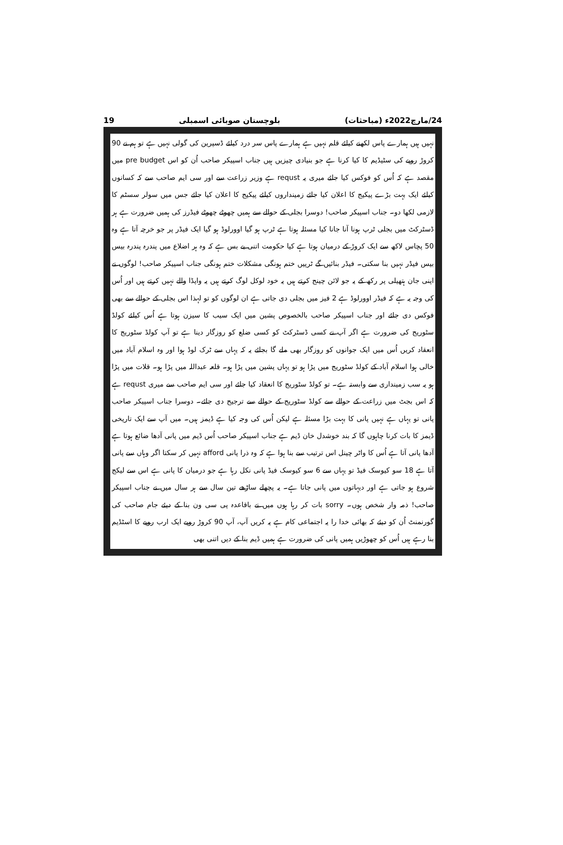24/مارچ2022ء (مباحثات) بلوچستان صوبائی اسمبلی 19
نہیں ہیں ہمارے پاس لکھنے کیلئے قلم نہیں ہے ہمارے پاس سر درد کیلئے ڈسپرین کی گولی نہیں ہے تو ہم نے 90 کروڑ روپے کی سٹیڈیم کا کیا کرنا ہے جو بنیادی چیزیں ہیں جناب اسپیکر صاحب اُن کو اس pre budget میں مقصد ہے کہ اُس کو فوکس کیا جائے میری یہ requst ہے وزیر زراعت سے اور سی ایم صاحب سے کہ کسانوں کیلئے ایک بہت بڑے پیکیج کا اعلان کیا جائے زمینداروں کیلئے پیکیج کا اعلان کیا جائے جس میں سولر سسٹم کا لازمی لکھا دو۔ جناب اسپیکر صاحب! دوسرا بجلی کے حوالے سے ہمیں چھوٹے چھوٹے فیڈرز کی ہمیں ضرورت ہے ہر ڈسٹرکٹ میں بجلی ٹرپ ہونا آنا جانا کیا مسئلہ ہوتا ہے ٹرپ ہو گیا اوورلوڈ ہو گیا ایک فیڈر پر جو خرچہ آتا ہے وہ 50 پچاس لاکھ سے ایک کروڑ کے درمیان ہوتا ہے کیا حکومت اتنی بے بس ہے کہ وہ ہر اضلاع میں پندرہ پندرہ بیس بیس فیڈر نہیں بنا سکتی۔ فیڈر بنائیں گے ٹرپیں ختم ہونگی مشکلات ختم ہونگی جناب اسپیکر صاحب! لوگوں نے اپنی جان ہتھیلی پر رکھ کے یہ جو لائن چینج کرتے ہیں یہ خود لوکل لوگ کرتے ہیں یہ واپڈا والے نہیں کرتے ہیں اور اُس کی وجہ یہ ہے کہ فیڈر اوورلوڈ ہے 2 فیز میں بجلی دی جاتی ہے ان لوگوں کو تو لہذا اس بجلی کے حوالے سے بھی فوکس دی جائے اور جناب اسپیکر صاحب بالخصوص پشین میں ایک سیب کا سیزن ہوتا ہے اُس کیلئے کولڈ سٹوریج کی ضرورت ہے اگر آپ نے کسی ڈسٹرکٹ کو کسی ضلع کو روزگار دینا ہے تو آپ کولڈ سٹوریج کا انعقاد کریں اُس میں ایک جوانوں کو روزگار بھی ملے گا بجائے یہ کہ یہاں سے ٹرک لوڈ ہوا اور وہ اسلام آباد میں خالی ہوا اسلام آباد کے کولڈ سٹوریج میں پڑا ہو تو یہاں پشین میں پڑا ہو۔ قلعہ عبداللہ میں پڑا ہو۔ قلات میں پڑا ہو یہ سب زمینداری سے وابستہ ہے۔ تو کولڈ سٹوریج کا انعقاد کیا جائے اور سی ایم صاحب سے میری requst ہے کہ اس بجٹ میں زراعت کے حوالے سے کولڈ سٹوریج کے حوالے سے ترجیح دی جائے۔ دوسرا جناب اسپیکر صاحب پانی تو یہاں ہے نہیں پانی کا بہت بڑا مسئلہ ہے لیکن اُس کی وجہ کیا ہے ڈیمز ہیں۔ میں آپ سے ایک تاریخی ڈیمز کا بات کرنا چاہوں گا کہ بند خوشدل خان ڈیم ہے جناب اسپیکر صاحب اُس ڈیم میں پانی آدھا ضائع ہوتا ہے آدھا پانی آتا ہے اُس کا واٹر چینل اس ترتیب سے بنا ہوا ہے کہ وہ ذرا پانی afford نہیں کر سکتا اگر وہاں سے پانی آتا ہے 18 سو کیوسک فیڈ تو یہاں سے 6 سو کیوسک فیڈ پانی نکل رہا ہے جو درمیان کا پانی ہے اس سے لیکج شروع ہو جاتی ہے اور دیہاتوں میں پانی جاتا ہے۔ یہ پچھلے ساڑھے تین سال سے ہر سال میں نے جناب اسپیکر صاحب! ذمہ وار شخص ہوں۔ sorry بات کر رہا ہوں میں نے باقاعدہ پی سی ون بنا کے دیئے جام صاحب کی گورنمنٹ اُن کو دیئے کہ بھائی خدا را یہ اجتماعی کام ہے یہ کریں آپ، آپ 90 کروڑ روپے ایک ارب روپے کا اسٹڈیم بنا رہے ہیں اُس کو چھوڑیں ہمیں پانی کی ضرورت ہے ہمیں ڈیم بنا کے دیں اتنی بھی